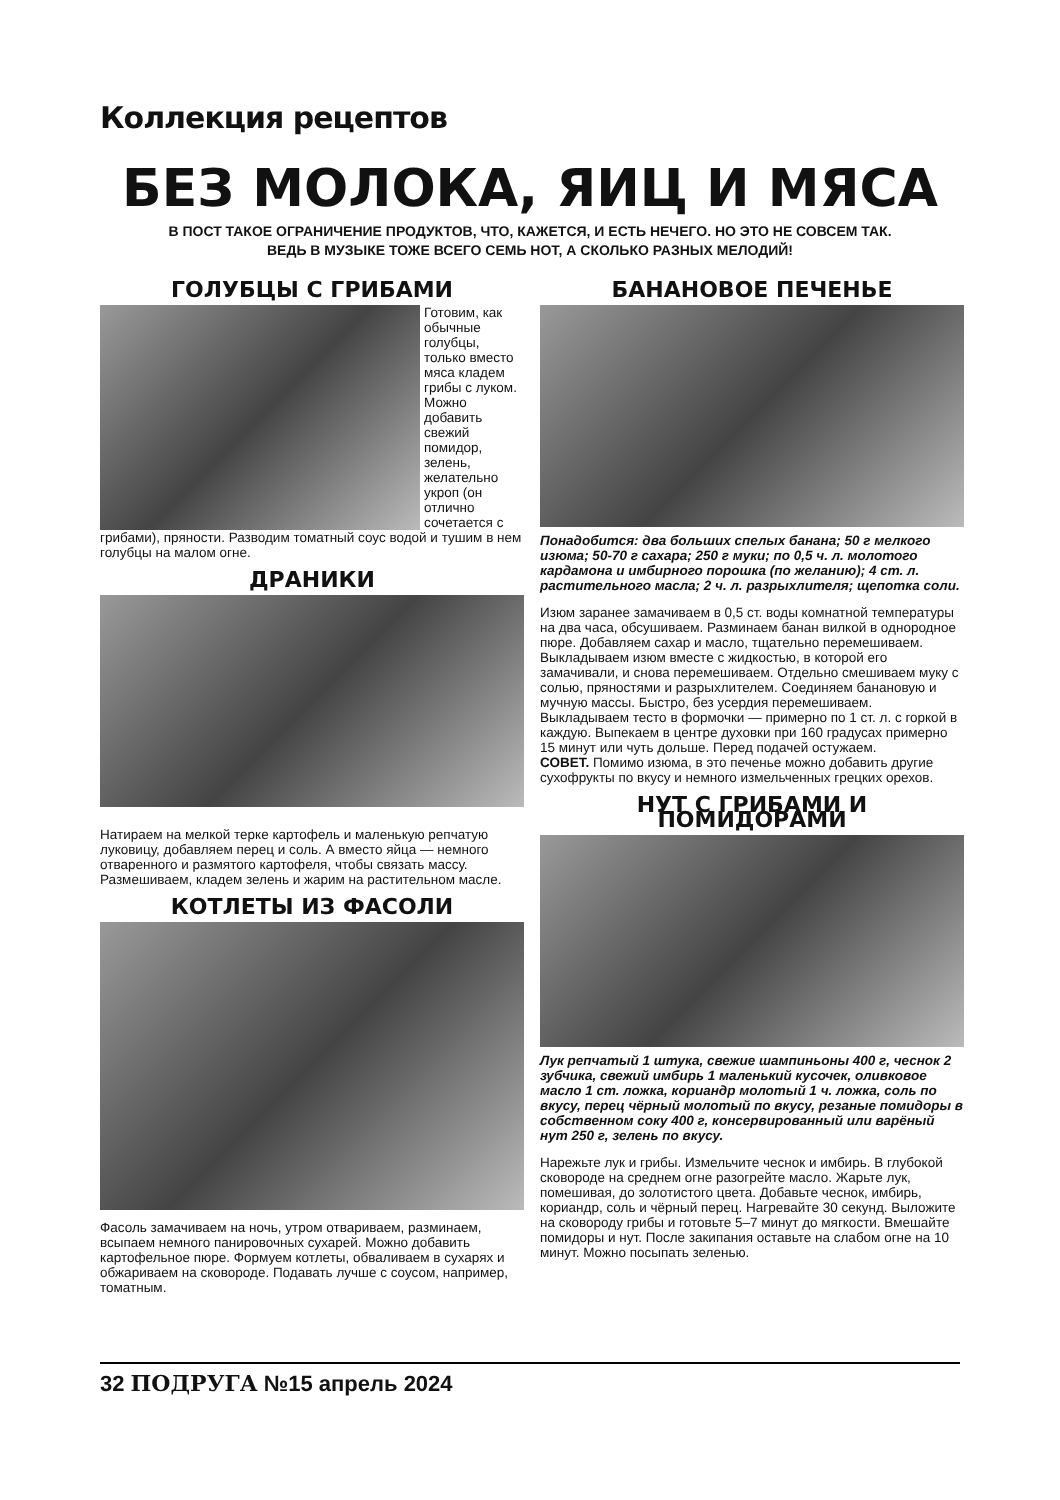Коллекция рецептов
БЕЗ МОЛОКА, ЯИЦ И МЯСА
В ПОСТ ТАКОЕ ОГРАНИЧЕНИЕ ПРОДУКТОВ, ЧТО, КАЖЕТСЯ, И ЕСТЬ НЕЧЕГО. НО ЭТО НЕ СОВСЕМ ТАК.
ВЕДЬ В МУЗЫКЕ ТОЖЕ ВСЕГО СЕМЬ НОТ, А СКОЛЬКО РАЗНЫХ МЕЛОДИЙ!
ГОЛУБЦЫ С ГРИБАМИ
Готовим, как обычные голубцы, только вместо мяса кладем грибы с луком. Можно добавить свежий помидор, зелень, желательно укроп (он отлично сочетается с грибами), пряности. Разводим томатный соус водой и тушим в нем голубцы на малом огне.
ДРАНИКИ
Натираем на мелкой терке картофель и маленькую репчатую луковицу, добавляем перец и соль. А вместо яйца — немного отваренного и размятого картофеля, чтобы связать массу. Размешиваем, кладем зелень и жарим на растительном масле.
КОТЛЕТЫ ИЗ ФАСОЛИ
Фасоль замачиваем на ночь, утром отвариваем, разминаем, всыпаем немного панировочных сухарей. Можно добавить картофельное пюре. Формуем котлеты, обваливаем в сухарях и обжариваем на сковороде. Подавать лучше с соусом, например, томатным.
БАНАНОВОЕ ПЕЧЕНЬЕ
Понадобится: два больших спелых банана; 50 г мелкого изюма; 50-70 г сахара; 250 г муки; по 0,5 ч. л. молотого кардамона и имбирного порошка (по желанию); 4 ст. л. растительного масла; 2 ч. л. разрыхлителя; щепотка соли.
Изюм заранее замачиваем в 0,5 ст. воды комнатной температуры на два часа, обсушиваем. Разминаем банан вилкой в однородное пюре. Добавляем сахар и масло, тщательно перемешиваем. Выкладываем изюм вместе с жидкостью, в которой его замачивали, и снова перемешиваем. Отдельно смешиваем муку с солью, пряностями и разрыхлителем. Соединяем банановую и мучную массы. Быстро, без усердия перемешиваем. Выкладываем тесто в формочки — примерно по 1 ст. л. с горкой в каждую. Выпекаем в центре духовки при 160 градусах примерно 15 минут или чуть дольше. Перед подачей остужаем.
СОВЕТ. Помимо изюма, в это печенье можно добавить другие сухофрукты по вкусу и немного измельченных грецких орехов.
НУТ С ГРИБАМИ И ПОМИДОРАМИ
Лук репчатый 1 штука, свежие шампиньоны 400 г, чеснок 2 зубчика, свежий имбирь 1 маленький кусочек, оливковое масло 1 ст. ложка, кориандр молотый 1 ч. ложка, соль по вкусу, перец чёрный молотый по вкусу, резаные помидоры в собственном соку 400 г, консервированный или варёный нут 250 г, зелень по вкусу.
Нарежьте лук и грибы. Измельчите чеснок и имбирь. В глубокой сковороде на среднем огне разогрейте масло. Жарьте лук, помешивая, до золотистого цвета. Добавьте чеснок, имбирь, кориандр, соль и чёрный перец. Нагревайте 30 секунд. Выложите на сковороду грибы и готовьте 5–7 минут до мягкости. Вмешайте помидоры и нут. После закипания оставьте на слабом огне на 10 минут. Можно посыпать зеленью.
32 ПОДРУГА №15 апрель 2024